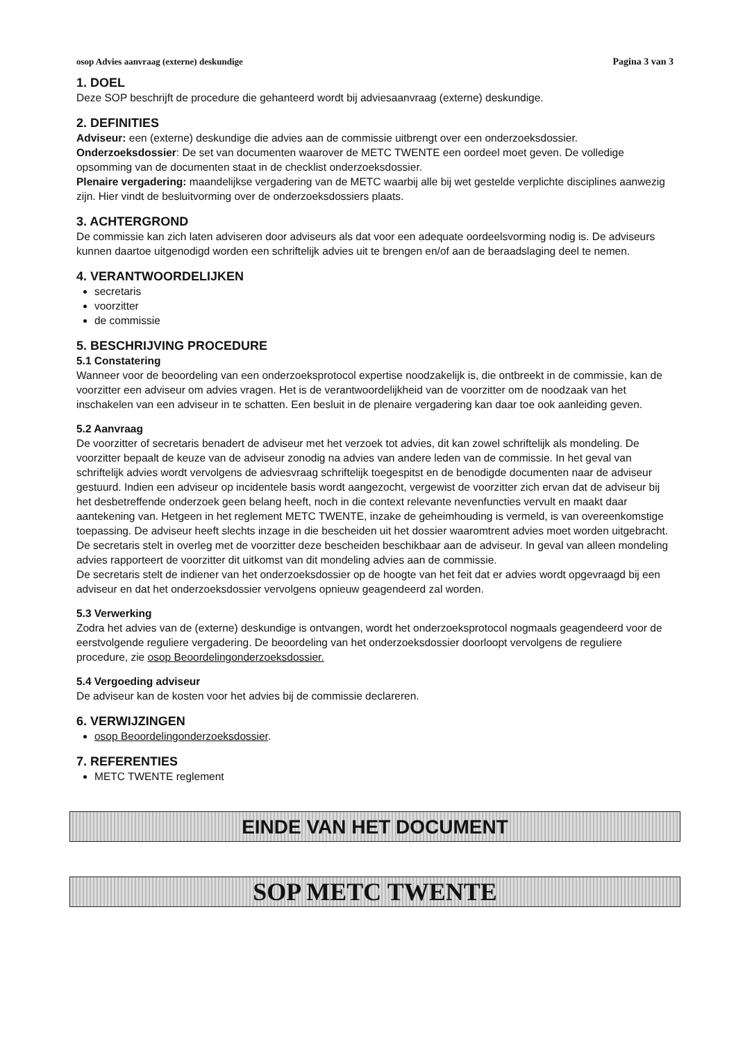osop Advies aanvraag (externe) deskundige Pagina 3 van 3
1. DOEL
Deze SOP beschrijft de procedure die gehanteerd wordt bij adviesaanvraag (externe) deskundige.
2. DEFINITIES
Adviseur: een (externe) deskundige die advies aan de commissie uitbrengt over een onderzoeksdossier.
Onderzoeksdossier: De set van documenten waarover de METC TWENTE een oordeel moet geven. De volledige opsomming van de documenten staat in de checklist onderzoeksdossier.
Plenaire vergadering: maandelijkse vergadering van de METC waarbij alle bij wet gestelde verplichte disciplines aanwezig zijn. Hier vindt de besluitvorming over de onderzoeksdossiers plaats.
3. ACHTERGROND
De commissie kan zich laten adviseren door adviseurs als dat voor een adequate oordeelsvorming nodig is. De adviseurs kunnen daartoe uitgenodigd worden een schriftelijk advies uit te brengen en/of aan de beraadslaging deel te nemen.
4. VERANTWOORDELIJKEN
secretaris
voorzitter
de commissie
5. BESCHRIJVING PROCEDURE
5.1 Constatering
Wanneer voor de beoordeling van een onderzoeksprotocol expertise noodzakelijk is, die ontbreekt in de commissie, kan de voorzitter een adviseur om advies vragen. Het is de verantwoordelijkheid van de voorzitter om de noodzaak van het inschakelen van een adviseur in te schatten. Een besluit in de plenaire vergadering kan daar toe ook aanleiding geven.
5.2 Aanvraag
De voorzitter of secretaris benadert de adviseur met het verzoek tot advies, dit kan zowel schriftelijk als mondeling. De voorzitter bepaalt de keuze van de adviseur zonodig na advies van andere leden van de commissie. In het geval van schriftelijk advies wordt vervolgens de adviesvraag schriftelijk toegespitst en de benodigde documenten naar de adviseur gestuurd. Indien een adviseur op incidentele basis wordt aangezocht, vergewist de voorzitter zich ervan dat de adviseur bij het desbetreffende onderzoek geen belang heeft, noch in die context relevante nevenfuncties vervult en maakt daar aantekening van. Hetgeen in het reglement METC TWENTE, inzake de geheimhouding is vermeld, is van overeenkomstige toepassing. De adviseur heeft slechts inzage in die bescheiden uit het dossier waaromtrent advies moet worden uitgebracht. De secretaris stelt in overleg met de voorzitter deze bescheiden beschikbaar aan de adviseur. In geval van alleen mondeling advies rapporteert de voorzitter dit uitkomst van dit mondeling advies aan de commissie.
De secretaris stelt de indiener van het onderzoeksdossier op de hoogte van het feit dat er advies wordt opgevraagd bij een adviseur en dat het onderzoeksdossier vervolgens opnieuw geagendeerd zal worden.
5.3 Verwerking
Zodra het advies van de (externe) deskundige is ontvangen, wordt het onderzoeksprotocol nogmaals geagendeerd voor de eerstvolgende reguliere vergadering. De beoordeling van het onderzoeksdossier doorloopt vervolgens de reguliere procedure, zie osop Beoordelingonderzoeksdossier.
5.4 Vergoeding adviseur
De adviseur kan de kosten voor het advies bij de commissie declareren.
6. VERWIJZINGEN
osop Beoordelingonderzoeksdossier.
7. REFERENTIES
METC TWENTE reglement
EINDE VAN HET DOCUMENT
SOP METC TWENTE